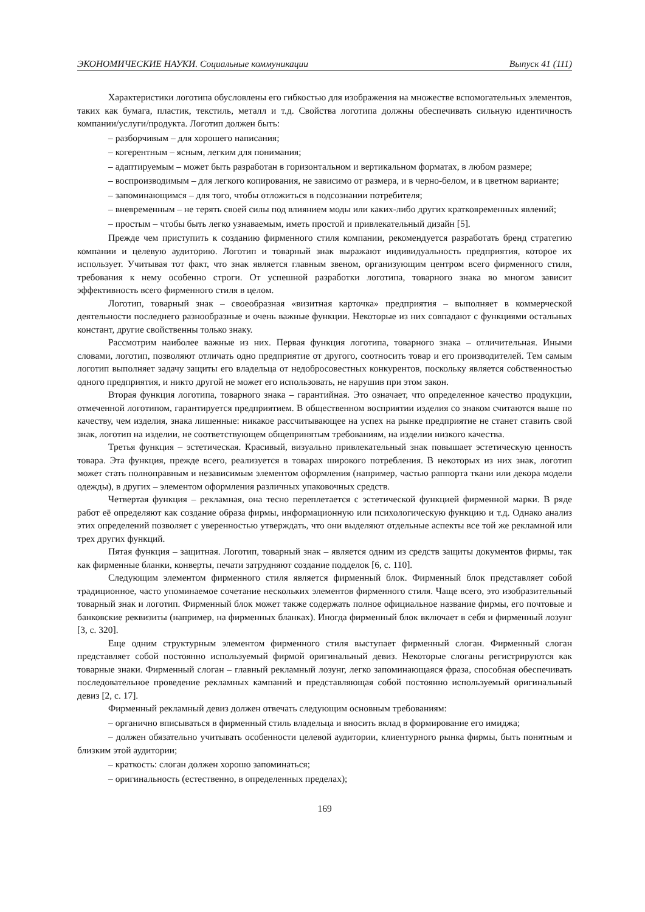ЭКОНОМИЧЕСКИЕ НАУКИ. Социальные коммуникации Выпуск 41 (111)
Характеристики логотипа обусловлены его гибкостью для изображения на множестве вспомогательных элементов, таких как бумага, пластик, текстиль, металл и т.д. Свойства логотипа должны обеспечивать сильную идентичность компании/услуги/продукта. Логотип должен быть:
– разборчивым – для хорошего написания;
– когерентным – ясным, легким для понимания;
– адаптируемым – может быть разработан в горизонтальном и вертикальном форматах, в любом размере;
– воспроизводимым – для легкого копирования, не зависимо от размера, и в черно-белом, и в цветном варианте;
– запоминающимся – для того, чтобы отложиться в подсознании потребителя;
– вневременным – не терять своей силы под влиянием моды или каких-либо других кратковременных явлений;
– простым – чтобы быть легко узнаваемым, иметь простой и привлекательный дизайн [5].
Прежде чем приступить к созданию фирменного стиля компании, рекомендуется разработать бренд стратегию компании и целевую аудиторию. Логотип и товарный знак выражают индивидуальность предприятия, которое их использует. Учитывая тот факт, что знак является главным звеном, организующим центром всего фирменного стиля, требования к нему особенно строги. От успешной разработки логотипа, товарного знака во многом зависит эффективность всего фирменного стиля в целом.
Логотип, товарный знак – своеобразная «визитная карточка» предприятия – выполняет в коммерческой деятельности последнего разнообразные и очень важные функции. Некоторые из них совпадают с функциями остальных констант, другие свойственны только знаку.
Рассмотрим наиболее важные из них. Первая функция логотипа, товарного знака – отличительная. Иными словами, логотип, позволяют отличать одно предприятие от другого, соотносить товар и его производителей. Тем самым логотип выполняет задачу защиты его владельца от недобросовестных конкурентов, поскольку является собственностью одного предприятия, и никто другой не может его использовать, не нарушив при этом закон.
Вторая функция логотипа, товарного знака – гарантийная. Это означает, что определенное качество продукции, отмеченной логотипом, гарантируется предприятием. В общественном восприятии изделия со знаком считаются выше по качеству, чем изделия, знака лишенные: никакое рассчитывающее на успех на рынке предприятие не станет ставить свой знак, логотип на изделии, не соответствующем общепринятым требованиям, на изделии низкого качества.
Третья функция – эстетическая. Красивый, визуально привлекательный знак повышает эстетическую ценность товара. Эта функция, прежде всего, реализуется в товарах широкого потребления. В некоторых из них знак, логотип может стать полноправным и независимым элементом оформления (например, частью раппорта ткани или декора модели одежды), в других – элементом оформления различных упаковочных средств.
Четвертая функция – рекламная, она тесно переплетается с эстетической функцией фирменной марки. В ряде работ её определяют как создание образа фирмы, информационную или психологическую функцию и т.д. Однако анализ этих определений позволяет с уверенностью утверждать, что они выделяют отдельные аспекты все той же рекламной или трех других функций.
Пятая функция – защитная. Логотип, товарный знак – является одним из средств защиты документов фирмы, так как фирменные бланки, конверты, печати затрудняют создание подделок [6, с. 110].
Следующим элементом фирменного стиля является фирменный блок. Фирменный блок представляет собой традиционное, часто упоминаемое сочетание нескольких элементов фирменного стиля. Чаще всего, это изобразительный товарный знак и логотип. Фирменный блок может также содержать полное официальное название фирмы, его почтовые и банковские реквизиты (например, на фирменных бланках). Иногда фирменный блок включает в себя и фирменный лозунг [3, с. 320].
Еще одним структурным элементом фирменного стиля выступает фирменный слоган. Фирменный слоган представляет собой постоянно используемый фирмой оригинальный девиз. Некоторые слоганы регистрируются как товарные знаки. Фирменный слоган – главный рекламный лозунг, легко запоминающаяся фраза, способная обеспечивать последовательное проведение рекламных кампаний и представляющая собой постоянно используемый оригинальный девиз [2, с. 17].
Фирменный рекламный девиз должен отвечать следующим основным требованиям:
– органично вписываться в фирменный стиль владельца и вносить вклад в формирование его имиджа;
– должен обязательно учитывать особенности целевой аудитории, клиентурного рынка фирмы, быть понятным и близким этой аудитории;
– краткость: слоган должен хорошо запоминаться;
– оригинальность (естественно, в определенных пределах);
169